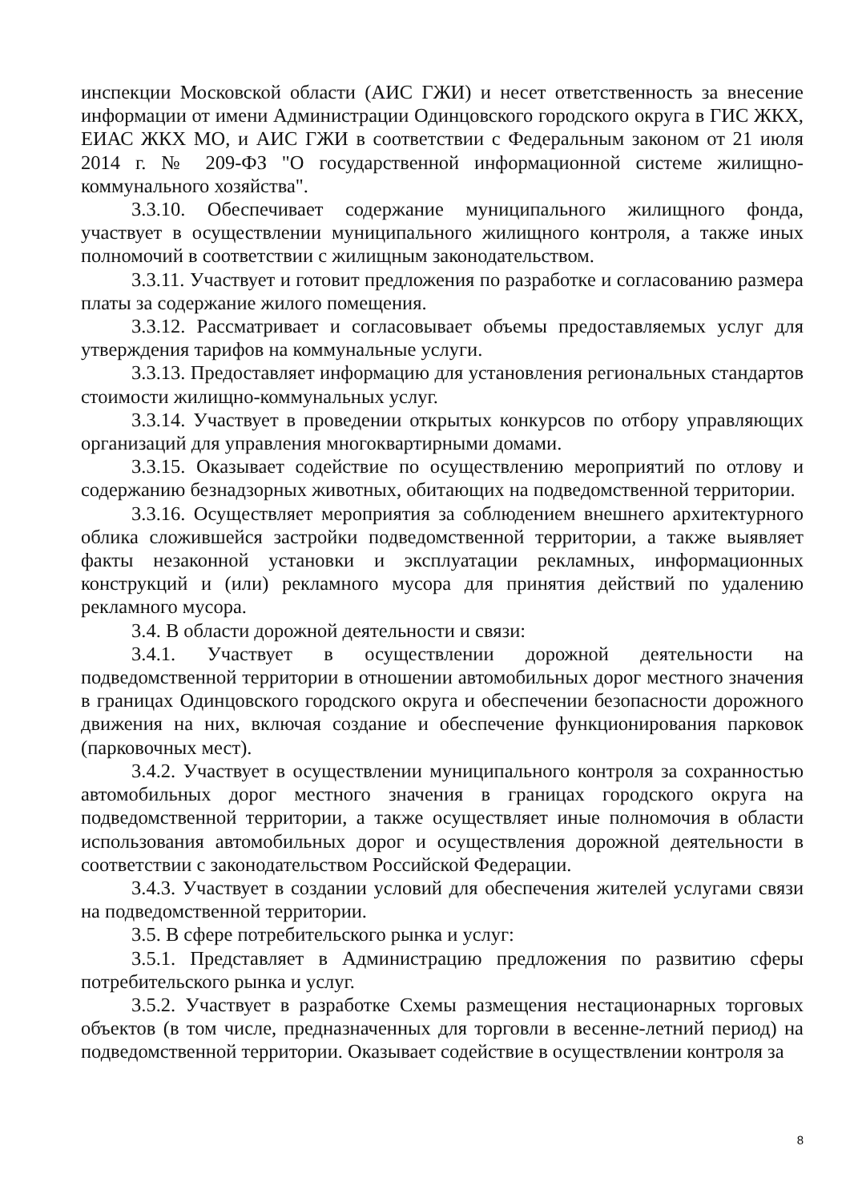инспекции Московской области (АИС ГЖИ) и несет ответственность за внесение информации от имени Администрации Одинцовского городского округа в ГИС ЖКХ, ЕИАС ЖКХ МО, и АИС ГЖИ в соответствии с Федеральным законом от 21 июля 2014 г. № 209-ФЗ "О государственной информационной системе жилищно-коммунального хозяйства".
3.3.10. Обеспечивает содержание муниципального жилищного фонда, участвует в осуществлении муниципального жилищного контроля, а также иных полномочий в соответствии с жилищным законодательством.
3.3.11. Участвует и готовит предложения по разработке и согласованию размера платы за содержание жилого помещения.
3.3.12. Рассматривает и согласовывает объемы предоставляемых услуг для утверждения тарифов на коммунальные услуги.
3.3.13. Предоставляет информацию для установления региональных стандартов стоимости жилищно-коммунальных услуг.
3.3.14. Участвует в проведении открытых конкурсов по отбору управляющих организаций для управления многоквартирными домами.
3.3.15. Оказывает содействие по осуществлению мероприятий по отлову и содержанию безнадзорных животных, обитающих на подведомственной территории.
3.3.16. Осуществляет мероприятия за соблюдением внешнего архитектурного облика сложившейся застройки подведомственной территории, а также выявляет факты незаконной установки и эксплуатации рекламных, информационных конструкций и (или) рекламного мусора для принятия действий по удалению рекламного мусора.
3.4. В области дорожной деятельности и связи:
3.4.1. Участвует в осуществлении дорожной деятельности на подведомственной территории в отношении автомобильных дорог местного значения в границах Одинцовского городского округа и обеспечении безопасности дорожного движения на них, включая создание и обеспечение функционирования парковок (парковочных мест).
3.4.2. Участвует в осуществлении муниципального контроля за сохранностью автомобильных дорог местного значения в границах городского округа на подведомственной территории, а также осуществляет иные полномочия в области использования автомобильных дорог и осуществления дорожной деятельности в соответствии с законодательством Российской Федерации.
3.4.3. Участвует в создании условий для обеспечения жителей услугами связи на подведомственной территории.
3.5. В сфере потребительского рынка и услуг:
3.5.1. Представляет в Администрацию предложения по развитию сферы потребительского рынка и услуг.
3.5.2. Участвует в разработке Схемы размещения нестационарных торговых объектов (в том числе, предназначенных для торговли в весенне-летний период) на подведомственной территории. Оказывает содействие в осуществлении контроля за
8